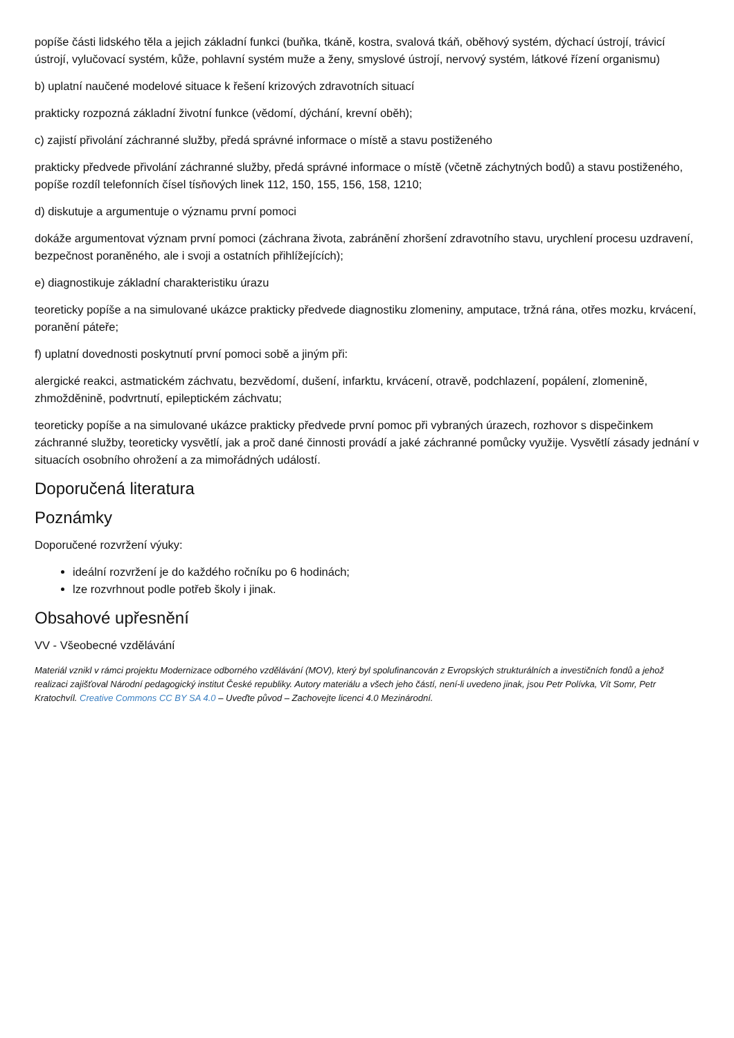popíše části lidského těla a jejich základní funkci (buňka, tkáně, kostra, svalová tkáň, oběhový systém, dýchací ústrojí, trávicí ústrojí, vylučovací systém, kůže, pohlavní systém muže a ženy, smyslové ústrojí, nervový systém, látkové řízení organismu)
b) uplatní naučené modelové situace k řešení krizových zdravotních situací
prakticky rozpozná základní životní funkce (vědomí, dýchání, krevní oběh);
c) zajistí přivolání záchranné služby, předá správné informace o místě a stavu postiženého
prakticky předvede přivolání záchranné služby, předá správné informace o místě (včetně záchytných bodů) a stavu postiženého, popíše rozdíl telefonních čísel tísňových linek 112, 150, 155, 156, 158, 1210;
d) diskutuje a argumentuje o významu první pomoci
dokáže argumentovat význam první pomoci (záchrana života, zabránění zhoršení zdravotního stavu, urychlení procesu uzdravení, bezpečnost poraněného, ale i svoji a ostatních přihlížejících);
e) diagnostikuje základní charakteristiku úrazu
teoreticky popíše a na simulované ukázce prakticky předvede diagnostiku zlomeniny, amputace, tržná rána, otřes mozku, krvácení, poranění páteře;
f) uplatní dovednosti poskytnutí první pomoci sobě a jiným při:
alergické reakci, astmatickém záchvatu, bezvědomí, dušení, infarktu, krvácení, otravě, podchlazení, popálení, zlomenině, zhmožděnině, podvrtnutí, epileptickém záchvatu;
teoreticky popíše a na simulované ukázce prakticky předvede první pomoc při vybraných úrazech, rozhovor s dispečinkem záchranné služby, teoreticky vysvětlí, jak a proč dané činnosti provádí a jaké záchranné pomůcky využije. Vysvětlí zásady jednání v situacích osobního ohrožení a za mimořádných událostí.
Doporučená literatura
Poznámky
Doporučené rozvržení výuky:
ideální rozvržení je do každého ročníku po 6 hodinách;
lze rozvrhnout podle potřeb školy i jinak.
Obsahové upřesnění
VV - Všeobecné vzdělávání
Materiál vznikl v rámci projektu Modernizace odborného vzdělávání (MOV), který byl spolufinancován z Evropských strukturálních a investičních fondů a jehož realizaci zajišťoval Národní pedagogický institut České republiky. Autory materiálu a všech jeho částí, není-li uvedeno jinak, jsou Petr Polívka, Vít Somr, Petr Kratochvíl. Creative Commons CC BY SA 4.0 – Uveďte původ – Zachovejte licenci 4.0 Mezinárodní.